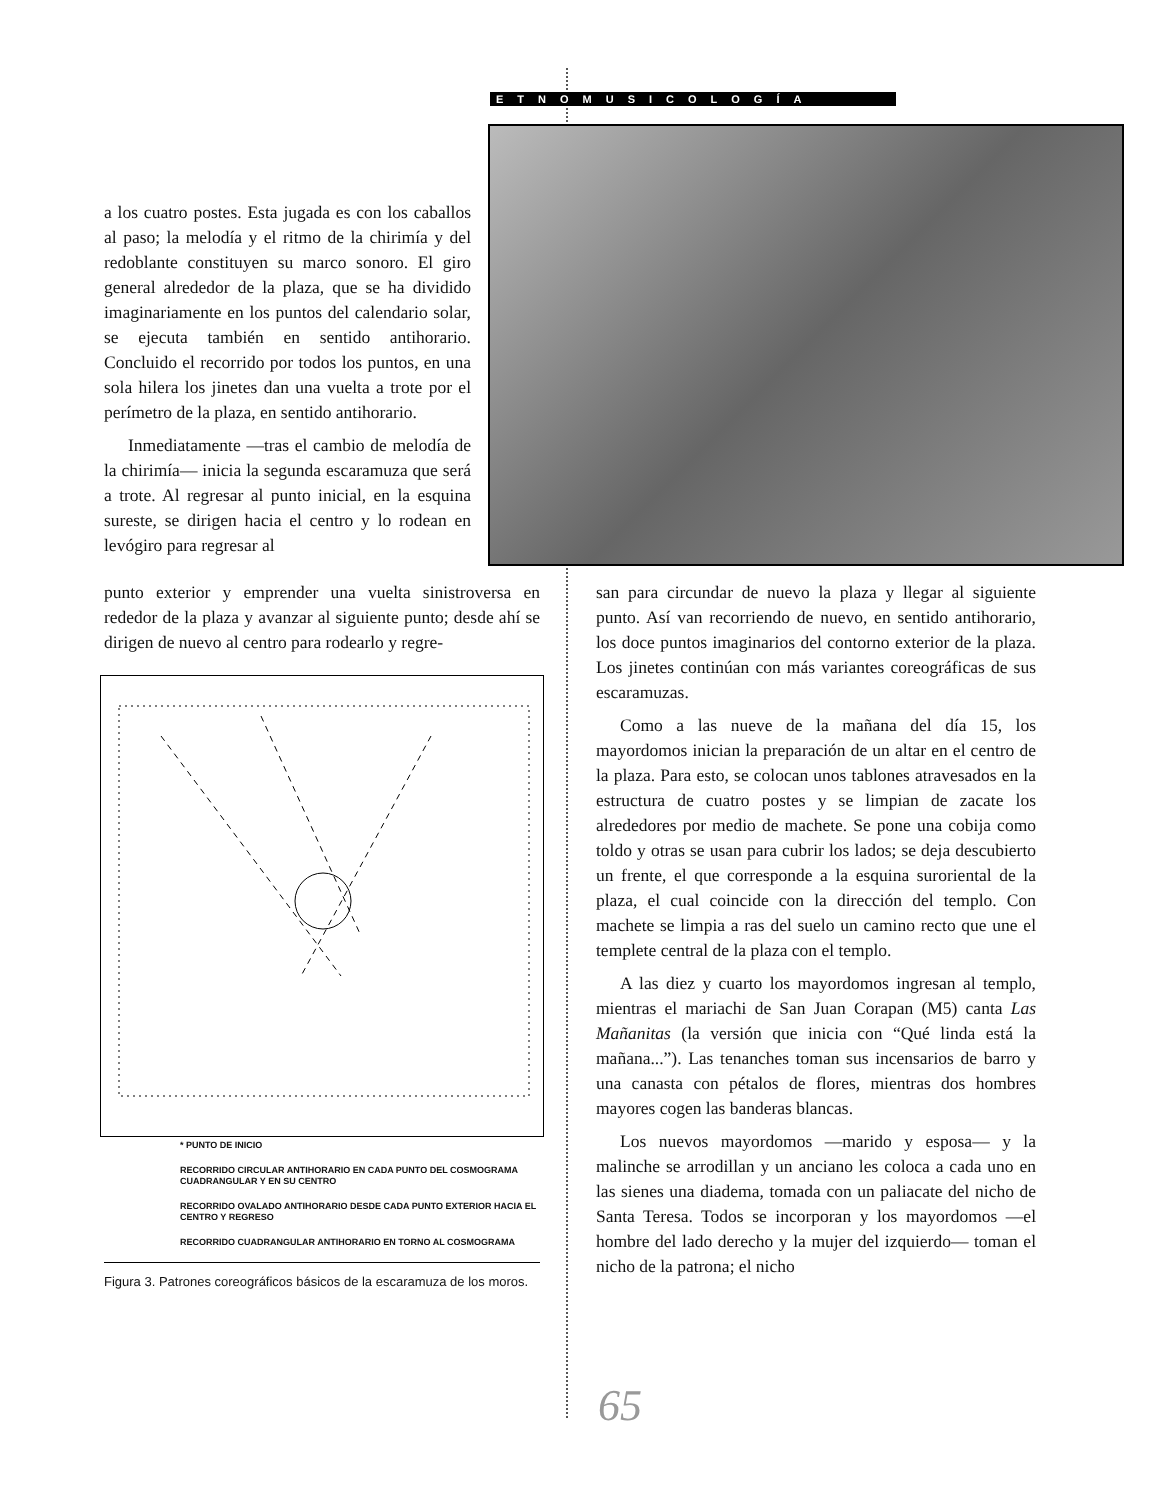ETNOMUSICOLOGÍA
a los cuatro postes. Esta jugada es con los caballos al paso; la melodía y el ritmo de la chirimía y del redoblante constituyen su marco sonoro. El giro general alrededor de la plaza, que se ha dividido imaginariamente en los puntos del calendario solar, se ejecuta también en sentido antihorario. Concluido el recorrido por todos los puntos, en una sola hilera los jinetes dan una vuelta a trote por el perímetro de la plaza, en sentido antihorario.
Inmediatamente —tras el cambio de melodía de la chirimía— inicia la segunda escaramuza que será a trote. Al regresar al punto inicial, en la esquina sureste, se dirigen hacia el centro y lo rodean en levógiro para regresar al
punto exterior y emprender una vuelta sinistroversa en rededor de la plaza y avanzar al siguiente punto; desde ahí se dirigen de nuevo al centro para rodearlo y regre-
* PUNTO DE INICIO
RECORRIDO CIRCULAR ANTIHORARIO EN CADA PUNTO DEL COSMOGRAMA CUADRANGULAR Y EN SU CENTRO
RECORRIDO OVALADO ANTIHORARIO DESDE CADA PUNTO EXTERIOR HACIA EL CENTRO Y REGRESO
RECORRIDO CUADRANGULAR ANTIHORARIO EN TORNO AL COSMOGRAMA
Figura 3. Patrones coreográficos básicos de la escaramuza de los moros.
san para circundar de nuevo la plaza y llegar al siguiente punto. Así van recorriendo de nuevo, en sentido antihorario, los doce puntos imaginarios del contorno exterior de la plaza. Los jinetes continúan con más variantes coreográficas de sus escaramuzas.
Como a las nueve de la mañana del día 15, los mayordomos inician la preparación de un altar en el centro de la plaza. Para esto, se colocan unos tablones atravesados en la estructura de cuatro postes y se limpian de zacate los alrededores por medio de machete. Se pone una cobija como toldo y otras se usan para cubrir los lados; se deja descubierto un frente, el que corresponde a la esquina suroriental de la plaza, el cual coincide con la dirección del templo. Con machete se limpia a ras del suelo un camino recto que une el templete central de la plaza con el templo.
A las diez y cuarto los mayordomos ingresan al templo, mientras el mariachi de San Juan Corapan (M5) canta Las Mañanitas (la versión que inicia con “Qué linda está la mañana...”). Las tenanches toman sus incensarios de barro y una canasta con pétalos de flores, mientras dos hombres mayores cogen las banderas blancas.
Los nuevos mayordomos —marido y esposa— y la malinche se arrodillan y un anciano les coloca a cada uno en las sienes una diadema, tomada con un paliacate del nicho de Santa Teresa. Todos se incorporan y los mayordomos —el hombre del lado derecho y la mujer del izquierdo— toman el nicho de la patrona; el nicho
65